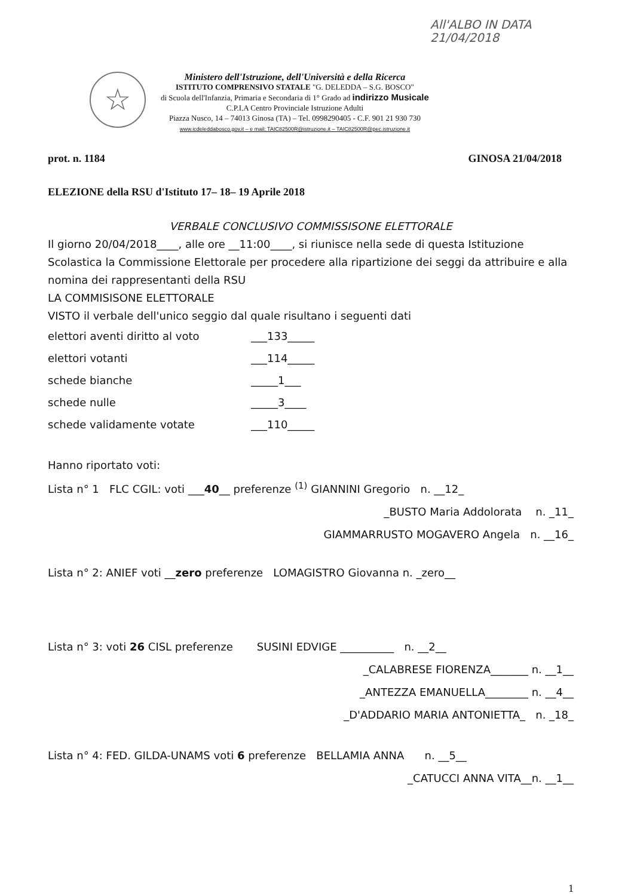All'ALBO IN DATA
21/04/2018
☆
Ministero dell'Istruzione, dell'Università e della Ricerca
ISTITUTO COMPRENSIVO STATALE "G. DELEDDA – S.G. BOSCO"
di Scuola dell'Infanzia, Primaria e Secondaria di 1° Grado ad indirizzo Musicale
C.P.I.A Centro Provinciale Istruzione Adulti
Piazza Nusco, 14 – 74013 Ginosa (TA) – Tel. 0998290405 - C.F. 901 21 930 730
www.icdeleddabosco.gov.it – e mail: TAIC82500R@istruzione.it – TAIC82500R@pec.istruzione.it
prot. n. 1184 GINOSA 21/04/2018
ELEZIONE della RSU d'Istituto 17– 18– 19 Aprile 2018
VERBALE CONCLUSIVO COMMISSISONE ELETTORALE
Il giorno 20/04/2018____, alle ore __11:00____, si riunisce nella sede di questa Istituzione Scolastica la Commissione Elettorale per procedere alla ripartizione dei seggi da attribuire e alla nomina dei rappresentanti della RSU
LA COMMISISONE ELETTORALE
VISTO il verbale dell'unico seggio dal quale risultano i seguenti dati
elettori aventi diritto al voto ___133_____
elettori votanti ___114_____
schede bianche _____1___
schede nulle _____3____
schede validamente votate ___110_____
Hanno riportato voti:
Lista n° 1 FLC CGIL: voti ___40__ preferenze <sup>(1)</sup> GIANNINI Gregorio n. __12_
_BUSTO Maria Addolorata n. _11_
GIAMMARRUSTO MOGAVERO Angela n. __16_
Lista n° 2: ANIEF voti __zero preferenze LOMAGISTRO Giovanna n. _zero__
Lista n° 3: voti 26 CISL preferenze SUSINI EDVIGE __________ n. __2__
_CALABRESE FIORENZA_______ n. __1__
_ANTEZZA EMANUELLA________ n. __4__
_D'ADDARIO MARIA ANTONIETTA_ n. _18_
Lista n° 4: FED. GILDA-UNAMS voti 6 preferenze BELLAMIA ANNA n. __5__
_CATUCCI ANNA VITA__n. __1__
1